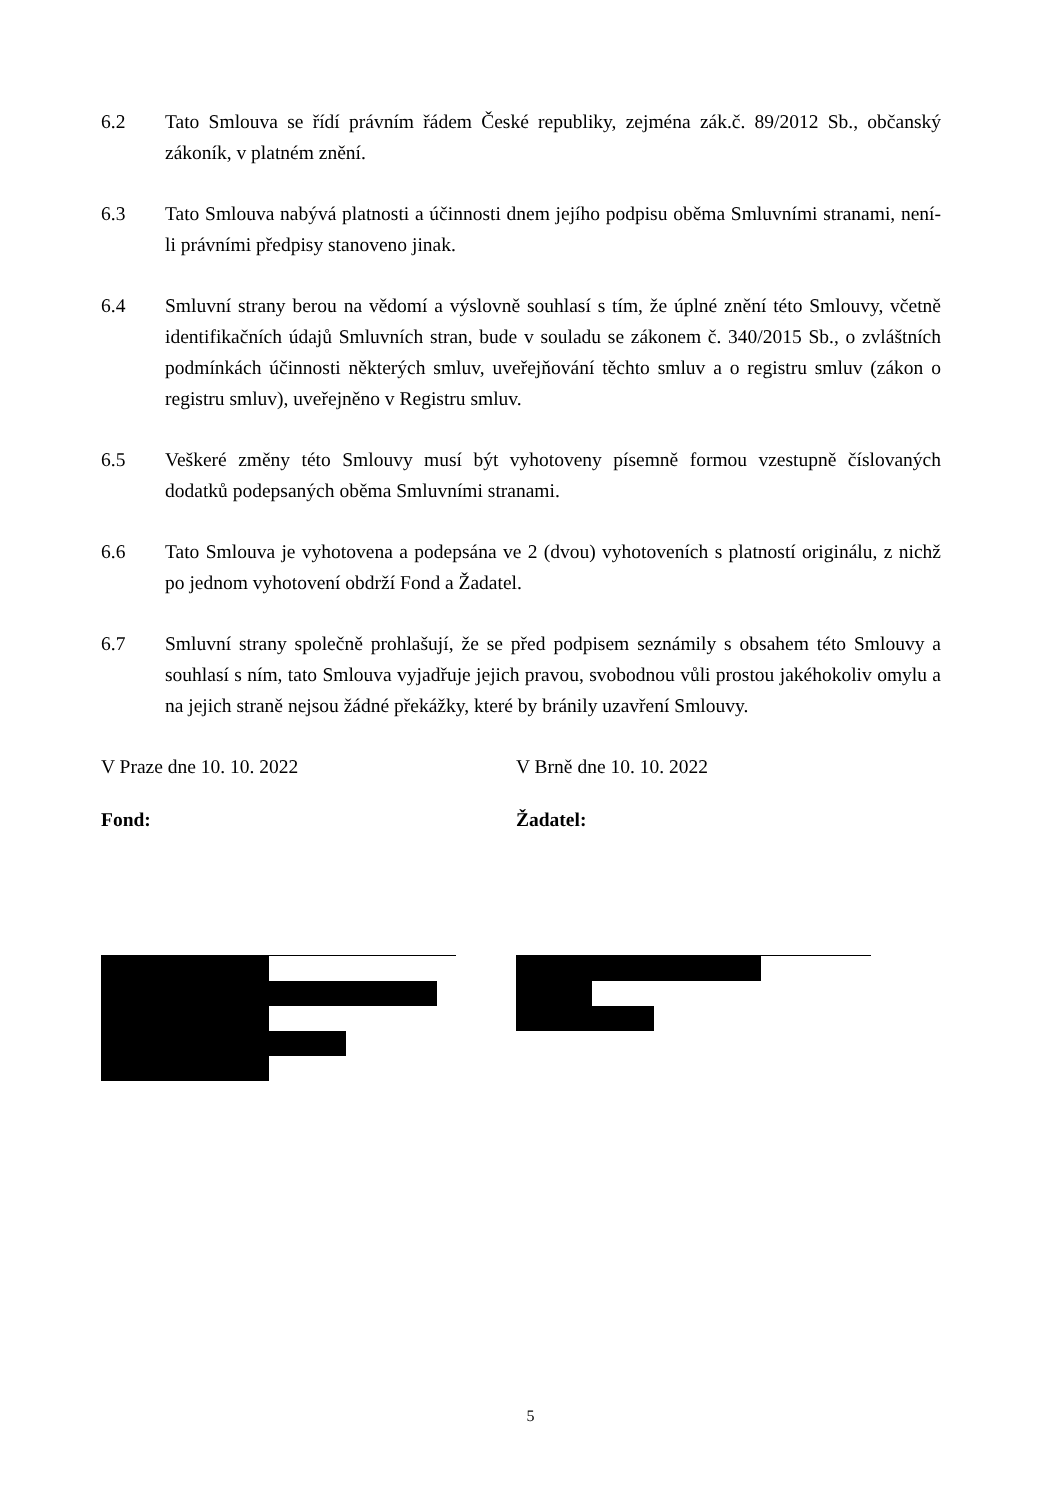6.2 Tato Smlouva se řídí právním řádem České republiky, zejména zák.č. 89/2012 Sb., občanský zákoník, v platném znění.
6.3 Tato Smlouva nabývá platnosti a účinnosti dnem jejího podpisu oběma Smluvními stranami, není-li právními předpisy stanoveno jinak.
6.4 Smluvní strany berou na vědomí a výslovně souhlasí s tím, že úplné znění této Smlouvy, včetně identifikačních údajů Smluvních stran, bude v souladu se zákonem č. 340/2015 Sb., o zvláštních podmínkách účinnosti některých smluv, uveřejňování těchto smluv a o registru smluv (zákon o registru smluv), uveřejněno v Registru smluv.
6.5 Veškeré změny této Smlouvy musí být vyhotoveny písemně formou vzestupně číslovaných dodatků podepsaných oběma Smluvními stranami.
6.6 Tato Smlouva je vyhotovena a podepsána ve 2 (dvou) vyhotoveních s platností originálu, z nichž po jednom vyhotovení obdrží Fond a Žadatel.
6.7 Smluvní strany společně prohlašují, že se před podpisem seznámily s obsahem této Smlouvy a souhlasí s ním, tato Smlouva vyjadřuje jejich pravou, svobodnou vůli prostou jakéhokoliv omylu a na jejich straně nejsou žádné překážky, které by bránily uzavření Smlouvy.
V Praze dne 10. 10. 2022
Fond:
V Brně dne 10. 10. 2022
Žadatel:
5